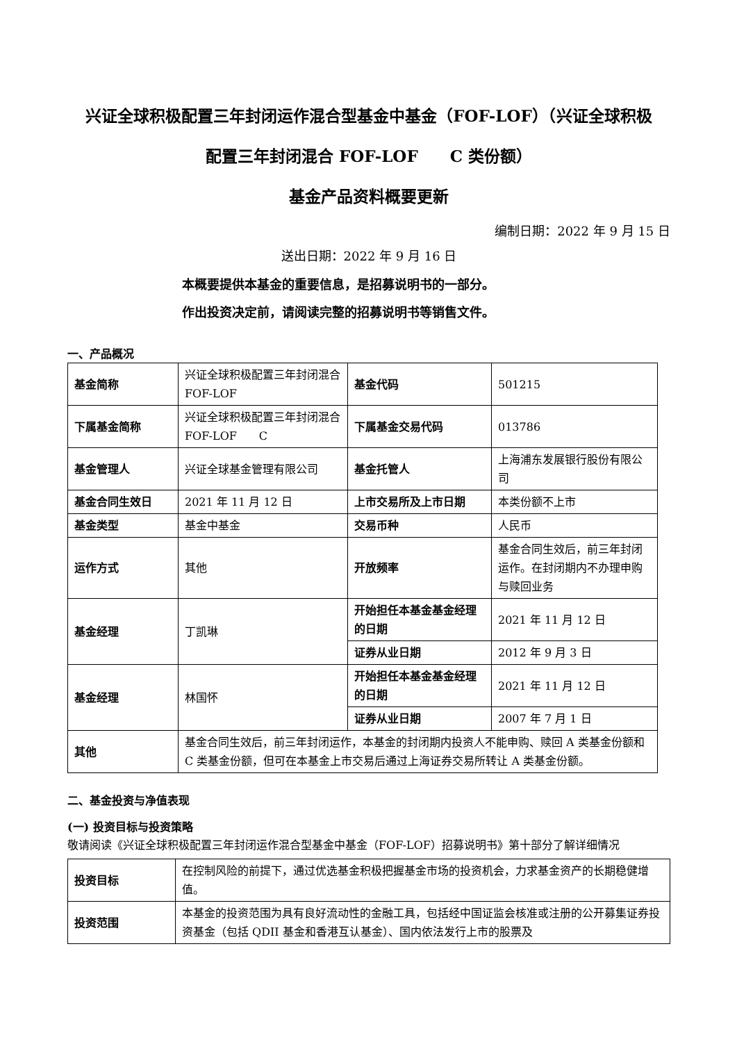兴证全球积极配置三年封闭运作混合型基金中基金（FOF-LOF）（兴证全球积极
配置三年封闭混合 FOF-LOF　　C 类份额）
基金产品资料概要更新
编制日期：2022 年 9 月 15 日
送出日期：2022 年 9 月 16 日
本概要提供本基金的重要信息，是招募说明书的一部分。
作出投资决定前，请阅读完整的招募说明书等销售文件。
一、产品概况
| 基金简称 | 兴证全球积极配置三年封闭混合 FOF-LOF | 基金代码 | 501215 |
| 下属基金简称 | 兴证全球积极配置三年封闭混合 FOF-LOF C | 下属基金交易代码 | 013786 |
| 基金管理人 | 兴证全球基金管理有限公司 | 基金托管人 | 上海浦东发展银行股份有限公司 |
| 基金合同生效日 | 2021 年 11 月 12 日 | 上市交易所及上市日期 | 本类份额不上市 |
| 基金类型 | 基金中基金 | 交易币种 | 人民币 |
| 运作方式 | 其他 | 开放频率 | 基金合同生效后，前三年封闭运作。在封闭期内不办理申购与赎回业务 |
| 基金经理 | 丁凯琳 | 开始担任本基金基金经理的日期 | 2021 年 11 月 12 日 |
| | | 证券从业日期 | 2012 年 9 月 3 日 |
| 基金经理 | 林国怀 | 开始担任本基金基金经理的日期 | 2021 年 11 月 12 日 |
| | | 证券从业日期 | 2007 年 7 月 1 日 |
| 其他 | 基金合同生效后，前三年封闭运作，本基金的封闭期内投资人不能申购、赎回 A 类基金份额和 C 类基金份额，但可在本基金上市交易后通过上海证券交易所转让 A 类基金份额。 | | |
二、基金投资与净值表现
(一) 投资目标与投资策略
敬请阅读《兴证全球积极配置三年封闭运作混合型基金中基金（FOF-LOF）招募说明书》第十部分了解详细情况
| 投资目标 | 在控制风险的前提下，通过优选基金积极把握基金市场的投资机会，力求基金资产的长期稳健增值。 |
| 投资范围 | 本基金的投资范围为具有良好流动性的金融工具，包括经中国证监会核准或注册的公开募集证券投资基金（包括 QDII 基金和香港互认基金）、国内依法发行上市的股票及 |